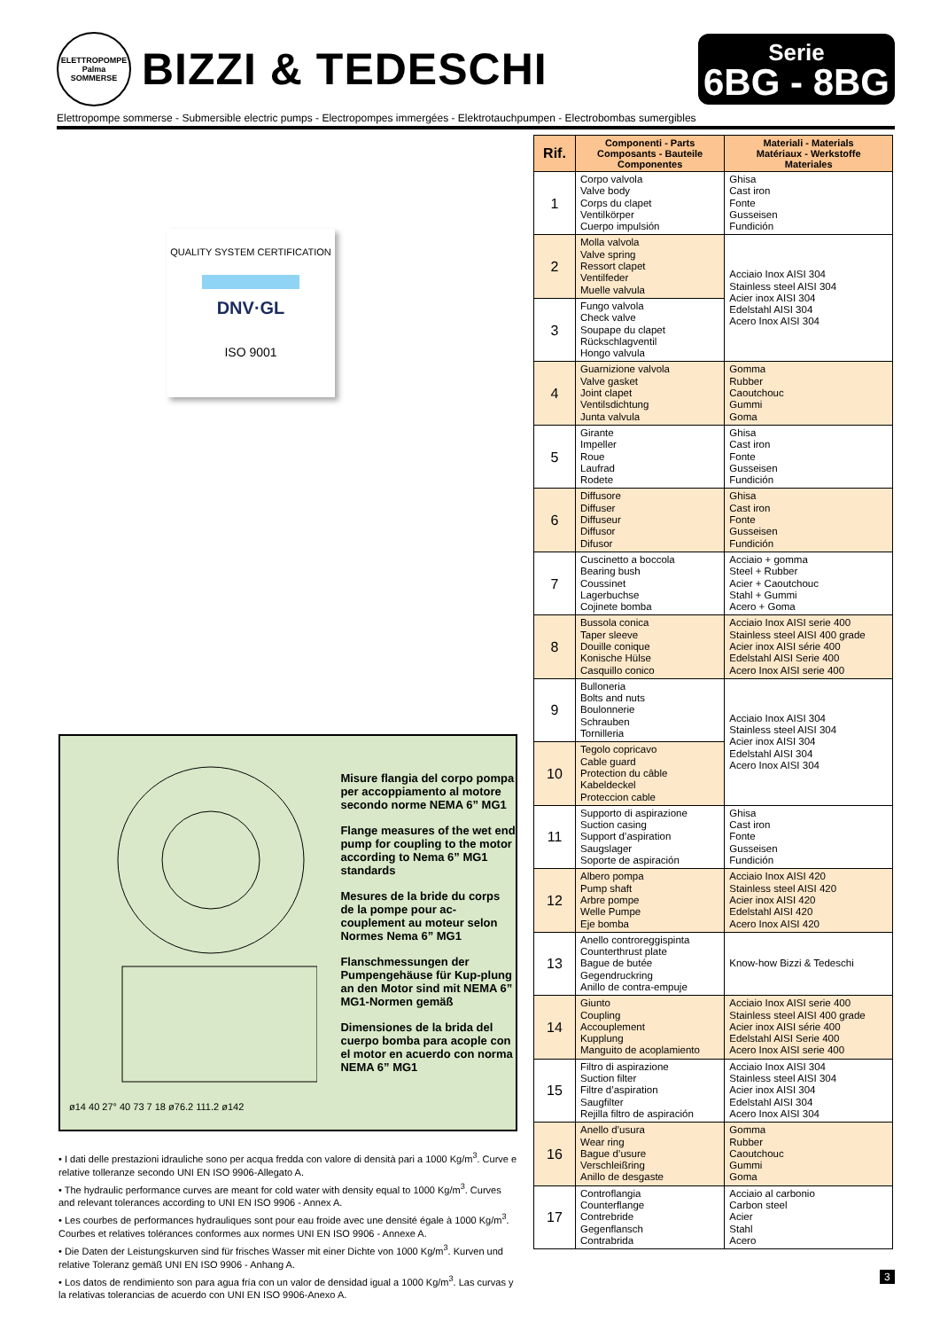ELETTROPOMPE Palma SOMMERSE
BIZZI & TEDESCHI
Serie
6BG - 8BG
Elettropompe sommerse - Submersible electric pumps - Electropompes immergées - Elektrotauchpumpen - Electrobombas sumergibles
QUALITY SYSTEM CERTIFICATION
DNV·GL
ISO 9001
ø14 40 27° 40 73 7 18 ø76.2 111.2 ø142
Misure flangia del corpo pompa per accoppiamento al motore secondo norme NEMA 6” MG1
Flange measures of the wet end pump for coupling to the motor according to Nema 6” MG1 standards
Mesures de la bride du corps de la pompe pour ac-couplement au moteur selon Normes Nema 6” MG1
Flanschmessungen der Pumpengehäuse für Kup-plung an den Motor sind mit NEMA 6” MG1-Normen gemäß
Dimensiones de la brida del cuerpo bomba para acople con el motor en acuerdo con norma NEMA 6” MG1
• I dati delle prestazioni idrauliche sono per acqua fredda con valore di densità pari a 1000 Kg/m<sup>3</sup>. Curve e relative tolleranze secondo UNI EN ISO 9906-Allegato A.
• The hydraulic performance curves are meant for cold water with density equal to 1000 Kg/m<sup>3</sup>. Curves and relevant tolerances according to UNI EN ISO 9906 - Annex A.
• Les courbes de performances hydrauliques sont pour eau froide avec une densité égale à 1000 Kg/m<sup>3</sup>. Courbes et relatives tolérances conformes aux normes UNI EN ISO 9906 - Annexe A.
• Die Daten der Leistungskurven sind für frisches Wasser mit einer Dichte von 1000 Kg/m<sup>3</sup>. Kurven und relative Toleranz gemäß UNI EN ISO 9906 - Anhang A.
• Los datos de rendimiento son para agua fría con un valor de densidad igual a 1000 Kg/m<sup>3</sup>. Las curvas y la relativas tolerancias de acuerdo con UNI EN ISO 9906-Anexo A.
| Rif. | Componenti - Parts Composants - Bauteile Componentes | Materiali - Materials Matériaux - Werkstoffe Materiales |
| --- | --- | --- |
| 1 | Corpo valvola Valve body Corps du clapet Ventilkörper Cuerpo impulsión | Ghisa Cast iron Fonte Gusseisen Fundición |
| 2 | Molla valvola Valve spring Ressort clapet Ventilfeder Muelle valvula | Acciaio Inox AISI 304 Stainless steel AISI 304 Acier inox AISI 304 Edelstahl AISI 304 Acero Inox AISI 304 |
| 3 | Fungo valvola Check valve Soupape du clapet Rückschlagventil Hongo valvula | |
| 4 | Guarnizione valvola Valve gasket Joint clapet Ventilsdichtung Junta valvula | Gomma Rubber Caoutchouc Gummi Goma |
| 5 | Girante Impeller Roue Laufrad Rodete | Ghisa Cast iron Fonte Gusseisen Fundición |
| 6 | Diffusore Diffuser Diffuseur Diffusor Difusor | Ghisa Cast iron Fonte Gusseisen Fundición |
| 7 | Cuscinetto a boccola Bearing bush Coussinet Lagerbuchse Cojinete bomba | Acciaio + gomma Steel + Rubber Acier + Caoutchouc Stahl + Gummi Acero + Goma |
| 8 | Bussola conica Taper sleeve Douille conique Konische Hülse Casquillo conico | Acciaio Inox AISI serie 400 Stainless steel AISI 400 grade Acier inox AISI série 400 Edelstahl AISI Serie 400 Acero Inox AISI serie 400 |
| 9 | Bulloneria Bolts and nuts Boulonnerie Schrauben Tornilleria | Acciaio Inox AISI 304 Stainless steel AISI 304 Acier inox AISI 304 Edelstahl AISI 304 Acero Inox AISI 304 |
| 10 | Tegolo copricavo Cable guard Protection du câble Kabeldeckel Proteccion cable | |
| 11 | Supporto di aspirazione Suction casing Support d’aspiration Saugslager Soporte de aspiración | Ghisa Cast iron Fonte Gusseisen Fundición |
| 12 | Albero pompa Pump shaft Arbre pompe Welle Pumpe Eje bomba | Acciaio Inox AISI 420 Stainless steel AISI 420 Acier inox AISI 420 Edelstahl AISI 420 Acero Inox AISI 420 |
| 13 | Anello controreggispinta Counterthrust plate Bague de butée Gegendruckring Anillo de contra-empuje | Know-how Bizzi & Tedeschi |
| 14 | Giunto Coupling Accouplement Kupplung Manguito de acoplamiento | Acciaio Inox AISI serie 400 Stainless steel AISI 400 grade Acier inox AISI série 400 Edelstahl AISI Serie 400 Acero Inox AISI serie 400 |
| 15 | Filtro di aspirazione Suction filter Filtre d’aspiration Saugfilter Rejilla filtro de aspiración | Acciaio Inox AISI 304 Stainless steel AISI 304 Acier inox AISI 304 Edelstahl AISI 304 Acero Inox AISI 304 |
| 16 | Anello d’usura Wear ring Bague d’usure Verschleißring Anillo de desgaste | Gomma Rubber Caoutchouc Gummi Goma |
| 17 | Controflangia Counterflange Contrebride Gegenflansch Contrabrida | Acciaio al carbonio Carbon steel Acier Stahl Acero |
3